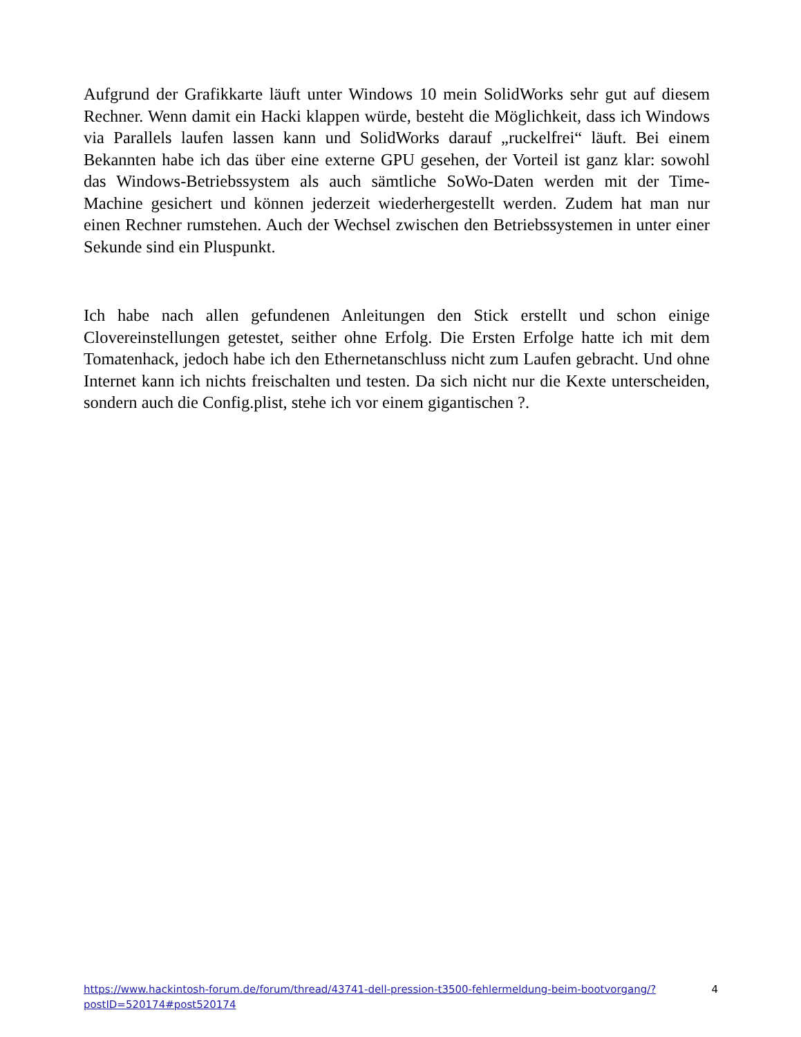Aufgrund der Grafikkarte läuft unter Windows 10 mein SolidWorks sehr gut auf diesem Rechner. Wenn damit ein Hacki klappen würde, besteht die Möglichkeit, dass ich Windows via Parallels laufen lassen kann und SolidWorks darauf „ruckelfrei“ läuft. Bei einem Bekannten habe ich das über eine externe GPU gesehen, der Vorteil ist ganz klar: sowohl das Windows-Betriebssystem als auch sämtliche SoWo-Daten werden mit der Time-Machine gesichert und können jederzeit wiederhergestellt werden. Zudem hat man nur einen Rechner rumstehen. Auch der Wechsel zwischen den Betriebssystemen in unter einer Sekunde sind ein Pluspunkt.
Ich habe nach allen gefundenen Anleitungen den Stick erstellt und schon einige Clovereinstellungen getestet, seither ohne Erfolg. Die Ersten Erfolge hatte ich mit dem Tomatenhack, jedoch habe ich den Ethernetanschluss nicht zum Laufen gebracht. Und ohne Internet kann ich nichts freischalten und testen. Da sich nicht nur die Kexte unterscheiden, sondern auch die Config.plist, stehe ich vor einem gigantischen ?.
https://www.hackintosh-forum.de/forum/thread/43741-dell-pression-t3500-fehlermeldung-beim-bootvorgang/?postID=520174#post520174 4